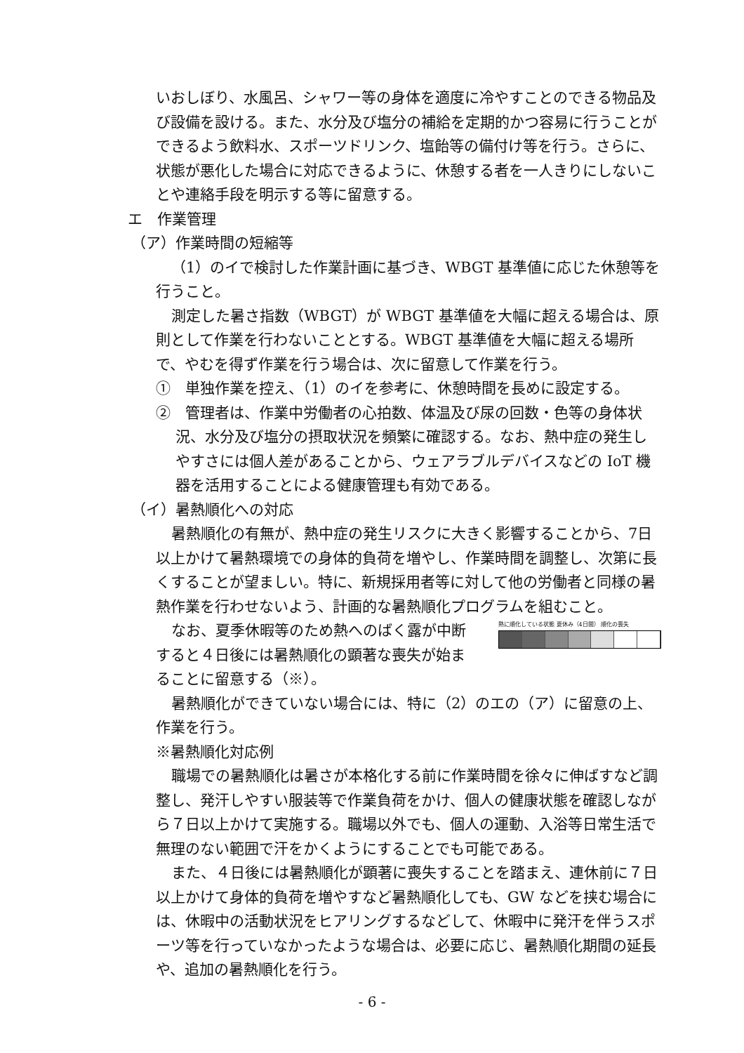いおしぼり、水風呂、シャワー等の身体を適度に冷やすことのできる物品及び設備を設ける。また、水分及び塩分の補給を定期的かつ容易に行うことができるよう飲料水、スポーツドリンク、塩飴等の備付け等を行う。さらに、状態が悪化した場合に対応できるように、休憩する者を一人きりにしないことや連絡手段を明示する等に留意する。
エ　作業管理
（ア）作業時間の短縮等
（1）のイで検討した作業計画に基づき、WBGT 基準値に応じた休憩等を行うこと。
測定した暑さ指数（WBGT）が WBGT 基準値を大幅に超える場合は、原則として作業を行わないこととする。WBGT 基準値を大幅に超える場所で、やむを得ず作業を行う場合は、次に留意して作業を行う。
①　単独作業を控え、（1）のイを参考に、休憩時間を長めに設定する。
②　管理者は、作業中労働者の心拍数、体温及び尿の回数・色等の身体状況、水分及び塩分の摂取状況を頻繁に確認する。なお、熱中症の発生しやすさには個人差があることから、ウェアラブルデバイスなどの IoT 機器を活用することによる健康管理も有効である。
（イ）暑熱順化への対応
暑熱順化の有無が、熱中症の発生リスクに大きく影響することから、7日以上かけて暑熱環境での身体的負荷を増やし、作業時間を調整し、次第に長くすることが望ましい。特に、新規採用者等に対して他の労働者と同様の暑熱作業を行わせないよう、計画的な暑熱順化プログラムを組むこと。
熱に順化している状態 夏休み（4日間） 順化の喪失
なお、夏季休暇等のため熱へのばく露が中断すると４日後には暑熱順化の顕著な喪失が始まることに留意する（※）。
暑熱順化ができていない場合には、特に（2）のエの（ア）に留意の上、作業を行う。
※暑熱順化対応例
職場での暑熱順化は暑さが本格化する前に作業時間を徐々に伸ばすなど調整し、発汗しやすい服装等で作業負荷をかけ、個人の健康状態を確認しながら７日以上かけて実施する。職場以外でも、個人の運動、入浴等日常生活で無理のない範囲で汗をかくようにすることでも可能である。
また、４日後には暑熱順化が顕著に喪失することを踏まえ、連休前に７日以上かけて身体的負荷を増やすなど暑熱順化しても、GW などを挟む場合には、休暇中の活動状況をヒアリングするなどして、休暇中に発汗を伴うスポーツ等を行っていなかったような場合は、必要に応じ、暑熱順化期間の延長や、追加の暑熱順化を行う。
- 6 -